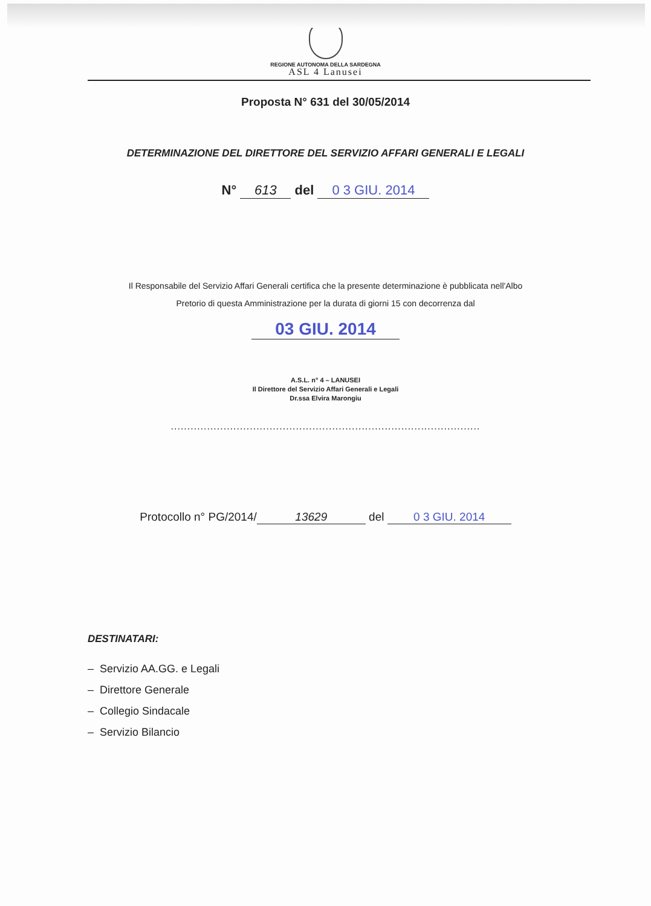REGIONE AUTONOMA DELLA SARDEGNA
ASL 4 Lanusei
Proposta N° 631 del 30/05/2014
DETERMINAZIONE DEL DIRETTORE DEL SERVIZIO AFFARI GENERALI E LEGALI
N° 613 del 0 3 GIU. 2014
Il Responsabile del Servizio Affari Generali certifica che la presente determinazione è pubblicata nell'Albo
Pretorio di questa Amministrazione per la durata di giorni 15 con decorrenza dal
03 GIU. 2014
A.S.L. n° 4 – LANUSEI
Il Direttore del Servizio Affari Generali e Legali
Dr.ssa Elvira Marongiu
..............................................................................................
Protocollo n° PG/2014/ 13629 del 0 3 GIU. 2014
DESTINATARI:
– Servizio AA.GG. e Legali
– Direttore Generale
– Collegio Sindacale
– Servizio Bilancio